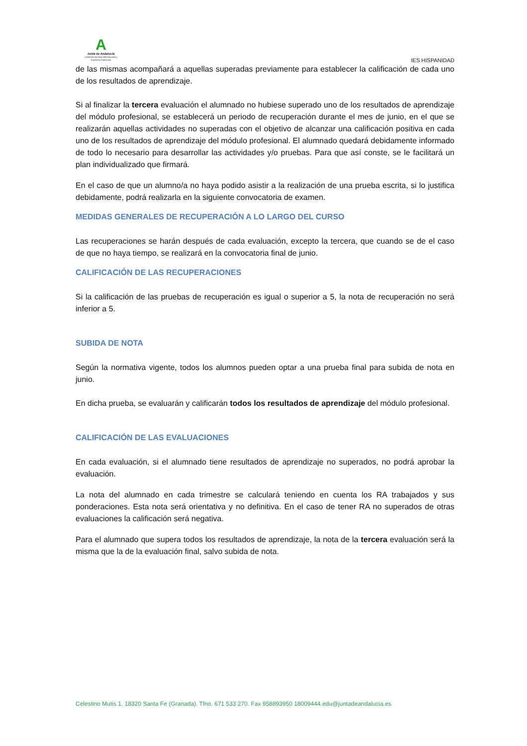A
Junta de Andalucía
Consejería de Desarrollo Educativo y Formación Profesional
IES HISPANIDAD
de las mismas acompañará a aquellas superadas previamente para establecer la calificación de cada uno de los resultados de aprendizaje.
Si al finalizar la tercera evaluación el alumnado no hubiese superado uno de los resultados de aprendizaje del módulo profesional, se establecerá un periodo de recuperación durante el mes de junio, en el que se realizarán aquellas actividades no superadas con el objetivo de alcanzar una calificación positiva en cada uno de los resultados de aprendizaje del módulo profesional. El alumnado quedará debidamente informado de todo lo necesario para desarrollar las actividades y/o pruebas. Para que así conste, se le facilitará un plan individualizado que firmará.
En el caso de que un alumno/a no haya podido asistir a la realización de una prueba escrita, si lo justifica debidamente, podrá realizarla en la siguiente convocatoria de examen.
MEDIDAS GENERALES DE RECUPERACIÓN A LO LARGO DEL CURSO
Las recuperaciones se harán después de cada evaluación, excepto la tercera, que cuando se de el caso de que no haya tiempo, se realizará en la convocatoria final de junio.
CALIFICACIÓN DE LAS RECUPERACIONES
Si la calificación de las pruebas de recuperación es igual o superior a 5, la nota de recuperación no será inferior a 5.
SUBIDA DE NOTA
Según la normativa vigente, todos los alumnos pueden optar a una prueba final para subida de nota en junio.
En dicha prueba, se evaluarán y calificarán todos los resultados de aprendizaje del módulo profesional.
CALIFICACIÓN DE LAS EVALUACIONES
En cada evaluación, si el alumnado tiene resultados de aprendizaje no superados, no podrá aprobar la evaluación.
La nota del alumnado en cada trimestre se calculará teniendo en cuenta los RA trabajados y sus ponderaciones. Esta nota será orientativa y no definitiva. En el caso de tener RA no superados de otras evaluaciones la calificación será negativa.
Para el alumnado que supera todos los resultados de aprendizaje, la nota de la tercera evaluación será la misma que la de la evaluación final, salvo subida de nota.
Celestino Mutis 1. 18320 Santa Fe (Granada). Tfno. 671 533 270. Fax 958893950 18009444.edu@juntadeandalucia.es